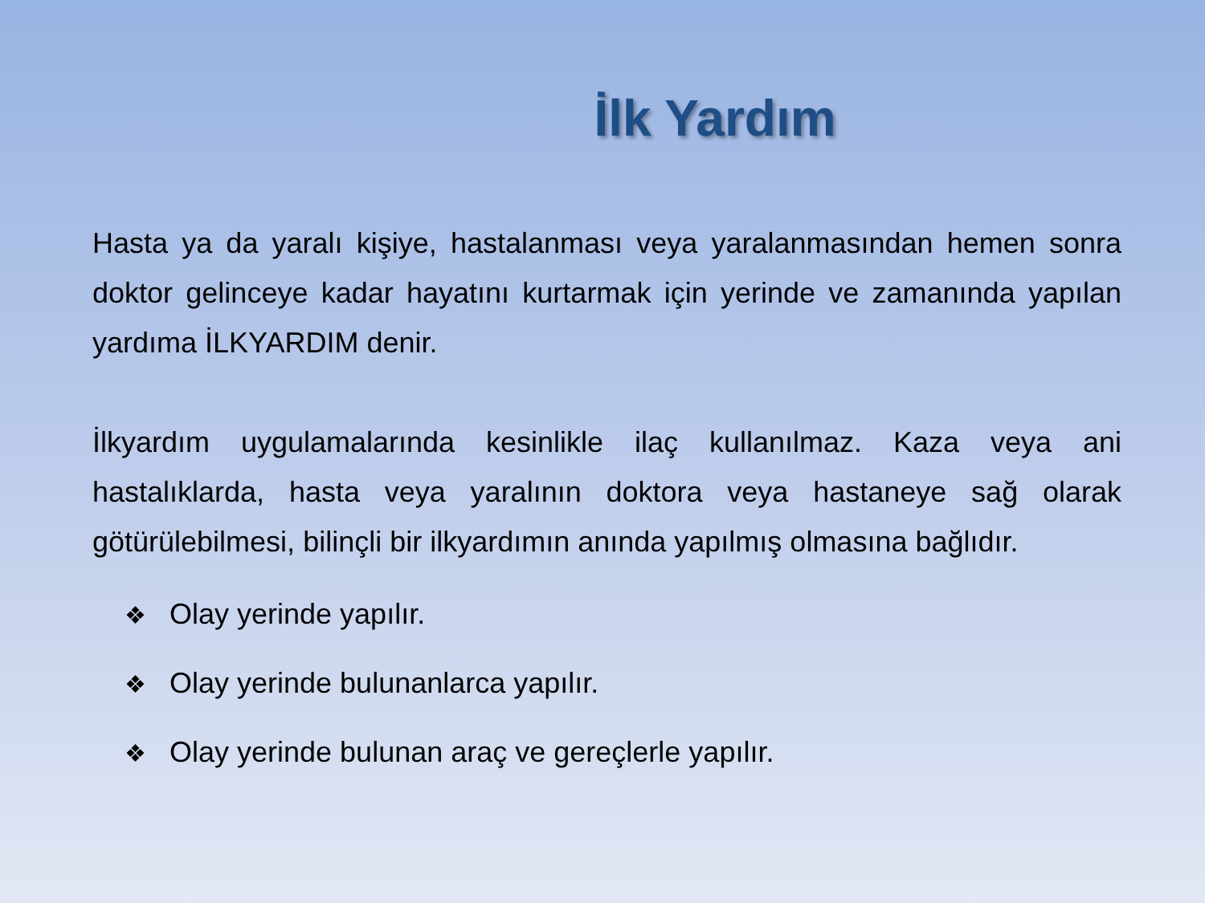İlk Yardım
Hasta ya da yaralı kişiye, hastalanması veya yaralanmasından hemen sonra doktor gelinceye kadar hayatını kurtarmak için yerinde ve zamanında yapılan yardıma İLKYARDIM denir.
İlkyardım uygulamalarında kesinlikle ilaç kullanılmaz. Kaza veya ani hastalıklarda, hasta veya yaralının doktora veya hastaneye sağ olarak götürülebilmesi, bilinçli bir ilkyardımın anında yapılmış olmasına bağlıdır.
❖ Olay yerinde yapılır.
❖ Olay yerinde bulunanlarca yapılır.
❖ Olay yerinde bulunan araç ve gereçlerle yapılır.